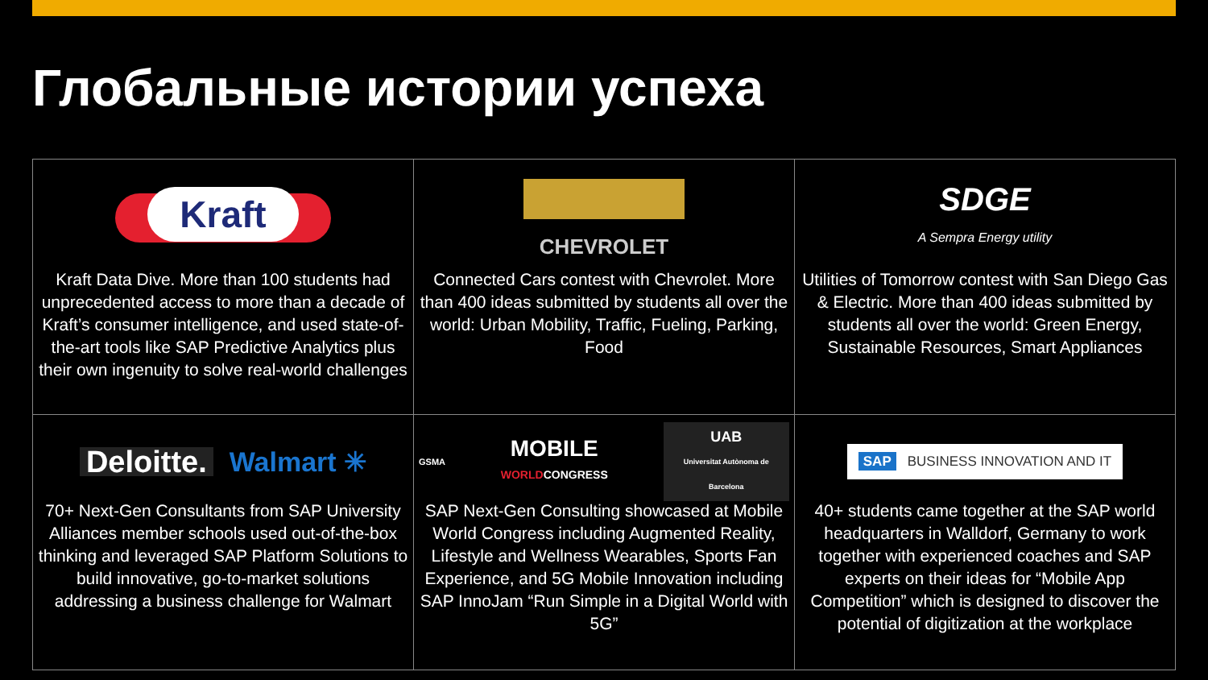Глобальные истории успеха
| Kraft Kraft Data Dive. More than 100 students had unprecedented access to more than a decade of Kraft’s consumer intelligence, and used state-of-the-art tools like SAP Predictive Analytics plus their own ingenuity to solve real-world challenges | CHEVROLET Connected Cars contest with Chevrolet. More than 400 ideas submitted by students all over the world: Urban Mobility, Traffic, Fueling, Parking, Food | SDGE A Sempra Energy utility Utilities of Tomorrow contest with San Diego Gas & Electric. More than 400 ideas submitted by students all over the world: Green Energy, Sustainable Resources, Smart Appliances |
| Deloitte. Walmart ✳ 70+ Next-Gen Consultants from SAP University Alliances member schools used out-of-the-box thinking and leveraged SAP Platform Solutions to build innovative, go-to-market solutions addressing a business challenge for Walmart | GSMA MOBILE WORLD CONGRESS UAB Universitat Autònoma de Barcelona SAP Next-Gen Consulting showcased at Mobile World Congress including Augmented Reality, Lifestyle and Wellness Wearables, Sports Fan Experience, and 5G Mobile Innovation including SAP InnoJam “Run Simple in a Digital World with 5G” | SAP BUSINESS INNOVATION AND IT 40+ students came together at the SAP world headquarters in Walldorf, Germany to work together with experienced coaches and SAP experts on their ideas for “Mobile App Competition” which is designed to discover the potential of digitization at the workplace |